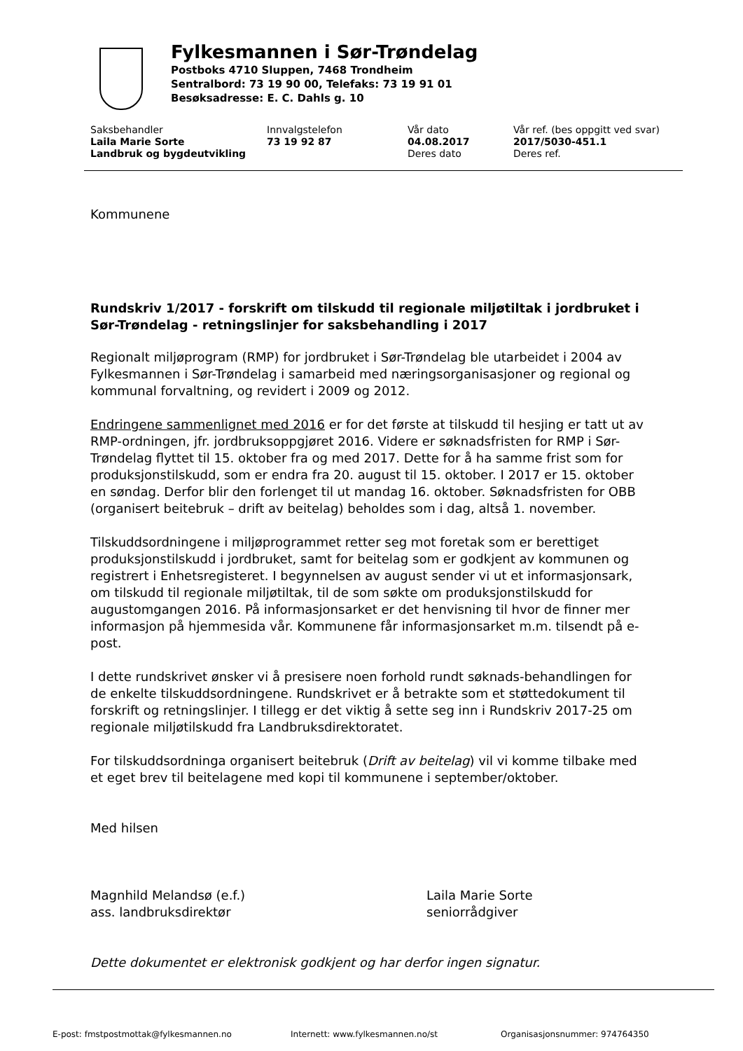Fylkesmannen i Sør-Trøndelag
Postboks 4710 Sluppen, 7468 Trondheim
Sentralbord: 73 19 90 00, Telefaks: 73 19 91 01
Besøksadresse: E. C. Dahls g. 10
Saksbehandler
Laila Marie Sorte
Landbruk og bygdeutvikling
Innvalgstelefon
73 19 92 87
Vår dato
04.08.2017
Deres dato
Vår ref. (bes oppgitt ved svar)
2017/5030-451.1
Deres ref.
Kommunene
Rundskriv 1/2017 - forskrift om tilskudd til regionale miljøtiltak i jordbruket i Sør-Trøndelag - retningslinjer for saksbehandling i 2017
Regionalt miljøprogram (RMP) for jordbruket i Sør-Trøndelag ble utarbeidet i 2004 av Fylkesmannen i Sør-Trøndelag i samarbeid med næringsorganisasjoner og regional og kommunal forvaltning, og revidert i 2009 og 2012.
Endringene sammenlignet med 2016 er for det første at tilskudd til hesjing er tatt ut av RMP-ordningen, jfr. jordbruksoppgjøret 2016. Videre er søknadsfristen for RMP i Sør-Trøndelag flyttet til 15. oktober fra og med 2017. Dette for å ha samme frist som for produksjonstilskudd, som er endra fra 20. august til 15. oktober. I 2017 er 15. oktober en søndag. Derfor blir den forlenget til ut mandag 16. oktober. Søknadsfristen for OBB (organisert beitebruk – drift av beitelag) beholdes som i dag, altså 1. november.
Tilskuddsordningene i miljøprogrammet retter seg mot foretak som er berettiget produksjonstilskudd i jordbruket, samt for beitelag som er godkjent av kommunen og registrert i Enhetsregisteret. I begynnelsen av august sender vi ut et informasjonsark, om tilskudd til regionale miljøtiltak, til de som søkte om produksjonstilskudd for augustomgangen 2016. På informasjonsarket er det henvisning til hvor de finner mer informasjon på hjemmesida vår. Kommunene får informasjonsarket m.m. tilsendt på e-post.
I dette rundskrivet ønsker vi å presisere noen forhold rundt søknads-behandlingen for de enkelte tilskuddsordningene. Rundskrivet er å betrakte som et støttedokument til forskrift og retningslinjer. I tillegg er det viktig å sette seg inn i Rundskriv 2017-25 om regionale miljøtilskudd fra Landbruksdirektoratet.
For tilskuddsordninga organisert beitebruk (Drift av beitelag) vil vi komme tilbake med et eget brev til beitelagene med kopi til kommunene i september/oktober.
Med hilsen
Magnhild Melandsø (e.f.)
ass. landbruksdirektør
Laila Marie Sorte
seniorrådgiver
Dette dokumentet er elektronisk godkjent og har derfor ingen signatur.
E-post: fmstpostmottak@fylkesmannen.no Internett: www.fylkesmannen.no/st Organisasjonsnummer: 974764350